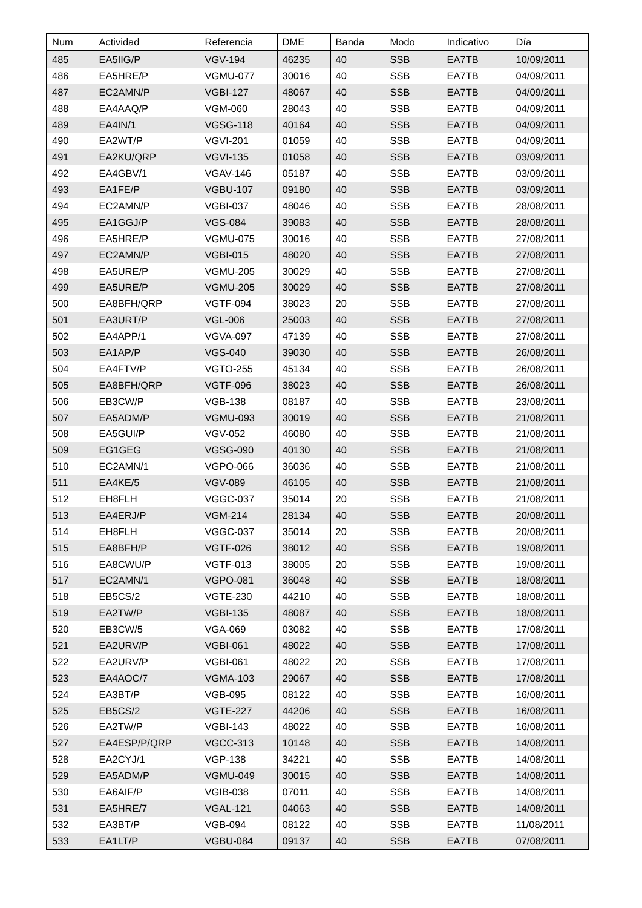| Num | Actividad | Referencia | DME | Banda | Modo | Indicativo | Día |
| --- | --- | --- | --- | --- | --- | --- | --- |
| 485 | EA5IIG/P | VGV-194 | 46235 | 40 | SSB | EA7TB | 10/09/2011 |
| 486 | EA5HRE/P | VGMU-077 | 30016 | 40 | SSB | EA7TB | 04/09/2011 |
| 487 | EC2AMN/P | VGBI-127 | 48067 | 40 | SSB | EA7TB | 04/09/2011 |
| 488 | EA4AAQ/P | VGM-060 | 28043 | 40 | SSB | EA7TB | 04/09/2011 |
| 489 | EA4IN/1 | VGSG-118 | 40164 | 40 | SSB | EA7TB | 04/09/2011 |
| 490 | EA2WT/P | VGVI-201 | 01059 | 40 | SSB | EA7TB | 04/09/2011 |
| 491 | EA2KU/QRP | VGVI-135 | 01058 | 40 | SSB | EA7TB | 03/09/2011 |
| 492 | EA4GBV/1 | VGAV-146 | 05187 | 40 | SSB | EA7TB | 03/09/2011 |
| 493 | EA1FE/P | VGBU-107 | 09180 | 40 | SSB | EA7TB | 03/09/2011 |
| 494 | EC2AMN/P | VGBI-037 | 48046 | 40 | SSB | EA7TB | 28/08/2011 |
| 495 | EA1GGJ/P | VGS-084 | 39083 | 40 | SSB | EA7TB | 28/08/2011 |
| 496 | EA5HRE/P | VGMU-075 | 30016 | 40 | SSB | EA7TB | 27/08/2011 |
| 497 | EC2AMN/P | VGBI-015 | 48020 | 40 | SSB | EA7TB | 27/08/2011 |
| 498 | EA5URE/P | VGMU-205 | 30029 | 40 | SSB | EA7TB | 27/08/2011 |
| 499 | EA5URE/P | VGMU-205 | 30029 | 40 | SSB | EA7TB | 27/08/2011 |
| 500 | EA8BFH/QRP | VGTF-094 | 38023 | 20 | SSB | EA7TB | 27/08/2011 |
| 501 | EA3URT/P | VGL-006 | 25003 | 40 | SSB | EA7TB | 27/08/2011 |
| 502 | EA4APP/1 | VGVA-097 | 47139 | 40 | SSB | EA7TB | 27/08/2011 |
| 503 | EA1AP/P | VGS-040 | 39030 | 40 | SSB | EA7TB | 26/08/2011 |
| 504 | EA4FTV/P | VGTO-255 | 45134 | 40 | SSB | EA7TB | 26/08/2011 |
| 505 | EA8BFH/QRP | VGTF-096 | 38023 | 40 | SSB | EA7TB | 26/08/2011 |
| 506 | EB3CW/P | VGB-138 | 08187 | 40 | SSB | EA7TB | 23/08/2011 |
| 507 | EA5ADM/P | VGMU-093 | 30019 | 40 | SSB | EA7TB | 21/08/2011 |
| 508 | EA5GUI/P | VGV-052 | 46080 | 40 | SSB | EA7TB | 21/08/2011 |
| 509 | EG1GEG | VGSG-090 | 40130 | 40 | SSB | EA7TB | 21/08/2011 |
| 510 | EC2AMN/1 | VGPO-066 | 36036 | 40 | SSB | EA7TB | 21/08/2011 |
| 511 | EA4KE/5 | VGV-089 | 46105 | 40 | SSB | EA7TB | 21/08/2011 |
| 512 | EH8FLH | VGGC-037 | 35014 | 20 | SSB | EA7TB | 21/08/2011 |
| 513 | EA4ERJ/P | VGM-214 | 28134 | 40 | SSB | EA7TB | 20/08/2011 |
| 514 | EH8FLH | VGGC-037 | 35014 | 20 | SSB | EA7TB | 20/08/2011 |
| 515 | EA8BFH/P | VGTF-026 | 38012 | 40 | SSB | EA7TB | 19/08/2011 |
| 516 | EA8CWU/P | VGTF-013 | 38005 | 20 | SSB | EA7TB | 19/08/2011 |
| 517 | EC2AMN/1 | VGPO-081 | 36048 | 40 | SSB | EA7TB | 18/08/2011 |
| 518 | EB5CS/2 | VGTE-230 | 44210 | 40 | SSB | EA7TB | 18/08/2011 |
| 519 | EA2TW/P | VGBI-135 | 48087 | 40 | SSB | EA7TB | 18/08/2011 |
| 520 | EB3CW/5 | VGA-069 | 03082 | 40 | SSB | EA7TB | 17/08/2011 |
| 521 | EA2URV/P | VGBI-061 | 48022 | 40 | SSB | EA7TB | 17/08/2011 |
| 522 | EA2URV/P | VGBI-061 | 48022 | 20 | SSB | EA7TB | 17/08/2011 |
| 523 | EA4AOC/7 | VGMA-103 | 29067 | 40 | SSB | EA7TB | 17/08/2011 |
| 524 | EA3BT/P | VGB-095 | 08122 | 40 | SSB | EA7TB | 16/08/2011 |
| 525 | EB5CS/2 | VGTE-227 | 44206 | 40 | SSB | EA7TB | 16/08/2011 |
| 526 | EA2TW/P | VGBI-143 | 48022 | 40 | SSB | EA7TB | 16/08/2011 |
| 527 | EA4ESP/P/QRP | VGCC-313 | 10148 | 40 | SSB | EA7TB | 14/08/2011 |
| 528 | EA2CYJ/1 | VGP-138 | 34221 | 40 | SSB | EA7TB | 14/08/2011 |
| 529 | EA5ADM/P | VGMU-049 | 30015 | 40 | SSB | EA7TB | 14/08/2011 |
| 530 | EA6AIF/P | VGIB-038 | 07011 | 40 | SSB | EA7TB | 14/08/2011 |
| 531 | EA5HRE/7 | VGAL-121 | 04063 | 40 | SSB | EA7TB | 14/08/2011 |
| 532 | EA3BT/P | VGB-094 | 08122 | 40 | SSB | EA7TB | 11/08/2011 |
| 533 | EA1LT/P | VGBU-084 | 09137 | 40 | SSB | EA7TB | 07/08/2011 |